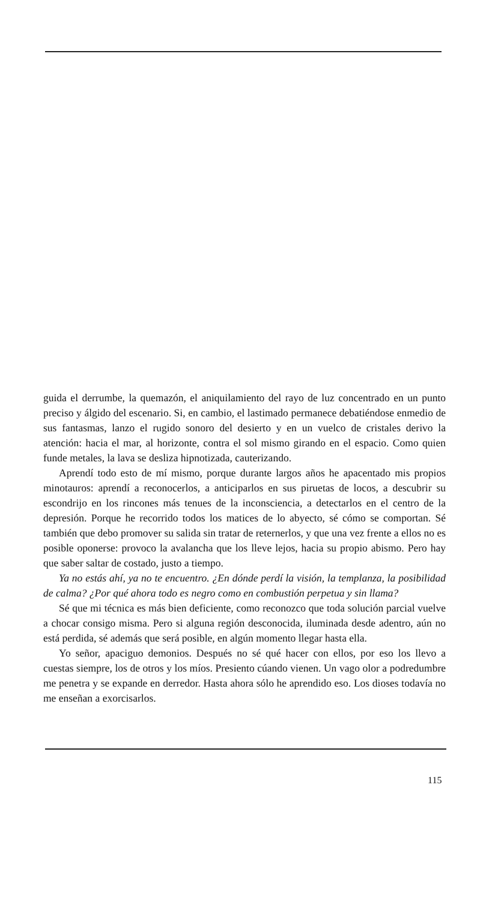guida el derrumbe, la quemazón, el aniquilamiento del rayo de luz concentrado en un punto preciso y álgido del escenario. Si, en cambio, el lastimado permanece debatiéndose enmedio de sus fantasmas, lanzo el rugido sonoro del desierto y en un vuelco de cristales derivo la atención: hacia el mar, al horizonte, contra el sol mismo girando en el espacio. Como quien funde metales, la lava se desliza hipnotizada, cauterizando.
Aprendí todo esto de mí mismo, porque durante largos años he apacentado mis propios minotauros: aprendí a reconocerlos, a anticiparlos en sus piruetas de locos, a descubrir su escondrijo en los rincones más tenues de la inconsciencia, a detectarlos en el centro de la depresión. Porque he recorrido todos los matices de lo abyecto, sé cómo se comportan. Sé también que debo promover su salida sin tratar de reternerlos, y que una vez frente a ellos no es posible oponerse: provoco la avalancha que los lleve lejos, hacia su propio abismo. Pero hay que saber saltar de costado, justo a tiempo.
Ya no estás ahí, ya no te encuentro. ¿En dónde perdí la visión, la templanza, la posibilidad de calma? ¿Por qué ahora todo es negro como en combustión perpetua y sin llama?
Sé que mi técnica es más bien deficiente, como reconozco que toda solución parcial vuelve a chocar consigo misma. Pero si alguna región desconocida, iluminada desde adentro, aún no está perdida, sé además que será posible, en algún momento llegar hasta ella.
Yo señor, apaciguo demonios. Después no sé qué hacer con ellos, por eso los llevo a cuestas siempre, los de otros y los míos. Presiento cúando vienen. Un vago olor a podredumbre me penetra y se expande en derredor. Hasta ahora sólo he aprendido eso. Los dioses todavía no me enseñan a exorcisarlos.
115